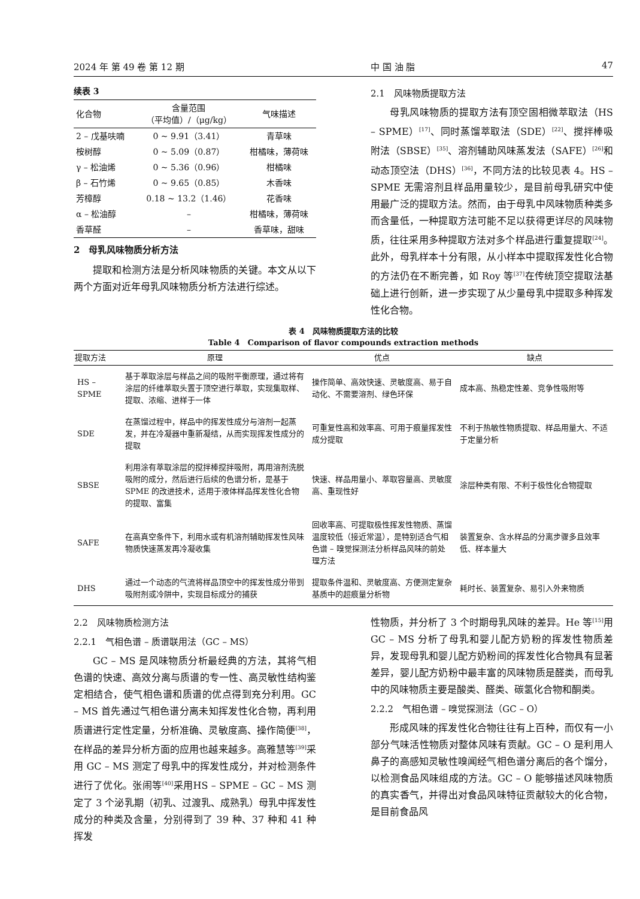2024 年 第 49 卷 第 12 期 中 国 油 脂 47
续表 3
| 化合物 | 含量范围 （平均值）/（μg/kg） | 气味描述 |
| --- | --- | --- |
| 2 – 戊基呋喃 | 0 ~ 9.91（3.41） | 青草味 |
| 桉树醇 | 0 ~ 5.09（0.87） | 柑橘味，薄荷味 |
| γ – 松油烯 | 0 ~ 5.36（0.96） | 柑橘味 |
| β – 石竹烯 | 0 ~ 9.65（0.85） | 木香味 |
| 芳樟醇 | 0.18 ~ 13.2（1.46） | 花香味 |
| α – 松油醇 | – | 柑橘味，薄荷味 |
| 香草醛 | – | 香草味，甜味 |
2　母乳风味物质分析方法
提取和检测方法是分析风味物质的关键。本文从以下两个方面对近年母乳风味物质分析方法进行综述。
2.1　风味物质提取方法
母乳风味物质的提取方法有顶空固相微萃取法（HS – SPME）<sup>[17]</sup>、同时蒸馏萃取法（SDE）<sup>[22]</sup>、搅拌棒吸附法（SBSE）<sup>[35]</sup>、溶剂辅助风味蒸发法（SAFE）<sup>[26]</sup>和动态顶空法（DHS）<sup>[36]</sup>，不同方法的比较见表 4。HS – SPME 无需溶剂且样品用量较少，是目前母乳研究中使用最广泛的提取方法。然而，由于母乳中风味物质种类多而含量低，一种提取方法可能不足以获得更详尽的风味物质，往往采用多种提取方法对多个样品进行重复提取<sup>[24]</sup>。此外，母乳样本十分有限，从小样本中提取挥发性化合物的方法仍在不断完善，如 Roy 等<sup>[37]</sup>在传统顶空提取法基础上进行创新，进一步实现了从少量母乳中提取多种挥发性化合物。
表 4　风味物质提取方法的比较
Table 4　Comparison of flavor compounds extraction methods
| 提取方法 | 原理 | 优点 | 缺点 |
| --- | --- | --- | --- |
| HS – SPME | 基于萃取涂层与样品之间的吸附平衡原理，通过将有涂层的纤维萃取头置于顶空进行萃取，实现集取样、提取、浓缩、进样于一体 | 操作简单、高效快速、灵敏度高、易于自动化、不需要溶剂、绿色环保 | 成本高、热稳定性差、竞争性吸附等 |
| SDE | 在蒸馏过程中，样品中的挥发性成分与溶剂一起蒸发，并在冷凝器中重新凝结，从而实现挥发性成分的提取 | 可重复性高和效率高、可用于痕量挥发性成分提取 | 不利于热敏性物质提取、样品用量大、不适于定量分析 |
| SBSE | 利用涂有萃取涂层的搅拌棒搅拌吸附，再用溶剂洗脱吸附的成分，然后进行后续的色谱分析，是基于 SPME 的改进技术，适用于液体样品挥发性化合物的提取、富集 | 快速、样品用量小、萃取容量高、灵敏度高、重现性好 | 涂层种类有限、不利于极性化合物提取 |
| SAFE | 在高真空条件下，利用水或有机溶剂辅助挥发性风味物质快速蒸发再冷凝收集 | 回收率高、可提取极性挥发性物质、蒸馏温度较低（接近常温），是特别适合气相色谱 – 嗅觉探测法分析样品风味的前处理方法 | 装置复杂、含水样品的分离步骤多且效率低、样本量大 |
| DHS | 通过一个动态的气流将样品顶空中的挥发性成分带到吸附剂或冷阱中，实现目标成分的捕获 | 提取条件温和、灵敏度高、方便测定复杂基质中的超痕量分析物 | 耗时长、装置复杂、易引入外来物质 |
2.2　风味物质检测方法
2.2.1　气相色谱 – 质谱联用法（GC – MS）
GC – MS 是风味物质分析最经典的方法，其将气相色谱的快速、高效分离与质谱的专一性、高灵敏性结构鉴定相结合，使气相色谱和质谱的优点得到充分利用。GC – MS 首先通过气相色谱分离未知挥发性化合物，再利用质谱进行定性定量，分析准确、灵敏度高、操作简便<sup>[38]</sup>，在样品的差异分析方面的应用也越来越多。高雅慧等<sup>[39]</sup>采用 GC – MS 测定了母乳中的挥发性成分，并对检测条件进行了优化。张闹等<sup>[40]</sup>采用HS – SPME – GC – MS 测定了 3 个泌乳期（初乳、过渡乳、成熟乳）母乳中挥发性成分的种类及含量，分别得到了 39 种、37 种和 41 种挥发
性物质，并分析了 3 个时期母乳风味的差异。He 等<sup>[15]</sup>用 GC – MS 分析了母乳和婴儿配方奶粉的挥发性物质差异，发现母乳和婴儿配方奶粉间的挥发性化合物具有显著差异，婴儿配方奶粉中最丰富的风味物质是醛类，而母乳中的风味物质主要是酸类、醛类、碳氢化合物和酮类。
2.2.2　气相色谱 – 嗅觉探测法（GC – O）
形成风味的挥发性化合物往往有上百种，而仅有一小部分气味活性物质对整体风味有贡献。GC – O 是利用人鼻子的高感知灵敏性嗅闻经气相色谱分离后的各个馏分，以检测食品风味组成的方法。GC – O 能够描述风味物质的真实香气，并得出对食品风味特征贡献较大的化合物，是目前食品风